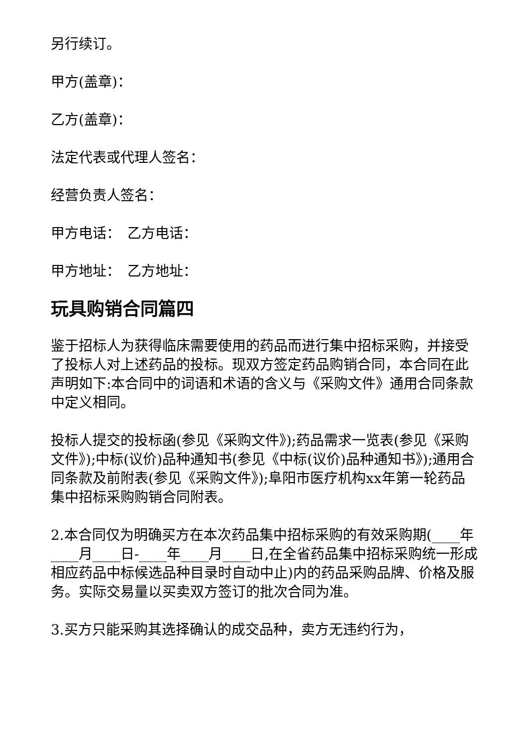另行续订。
甲方(盖章)：
乙方(盖章)：
法定代表或代理人签名：
经营负责人签名：
甲方电话：　乙方电话：
甲方地址：　乙方地址：
玩具购销合同篇四
鉴于招标人为获得临床需要使用的药品而进行集中招标采购，并接受了投标人对上述药品的投标。现双方签定药品购销合同，本合同在此声明如下:本合同中的词语和术语的含义与《采购文件》通用合同条款中定义相同。
投标人提交的投标函(参见《采购文件》);药品需求一览表(参见《采购文件》);中标(议价)品种通知书(参见《中标(议价)品种通知书》);通用合同条款及前附表(参见《采购文件》);阜阳市医疗机构xx年第一轮药品集中招标采购购销合同附表。
2.本合同仅为明确买方在本次药品集中招标采购的有效采购期(____年____月____日-____年____月____日,在全省药品集中招标采购统一形成相应药品中标候选品种目录时自动中止)内的药品采购品牌、价格及服务。实际交易量以买卖双方签订的批次合同为准。
3.买方只能采购其选择确认的成交品种，卖方无违约行为，